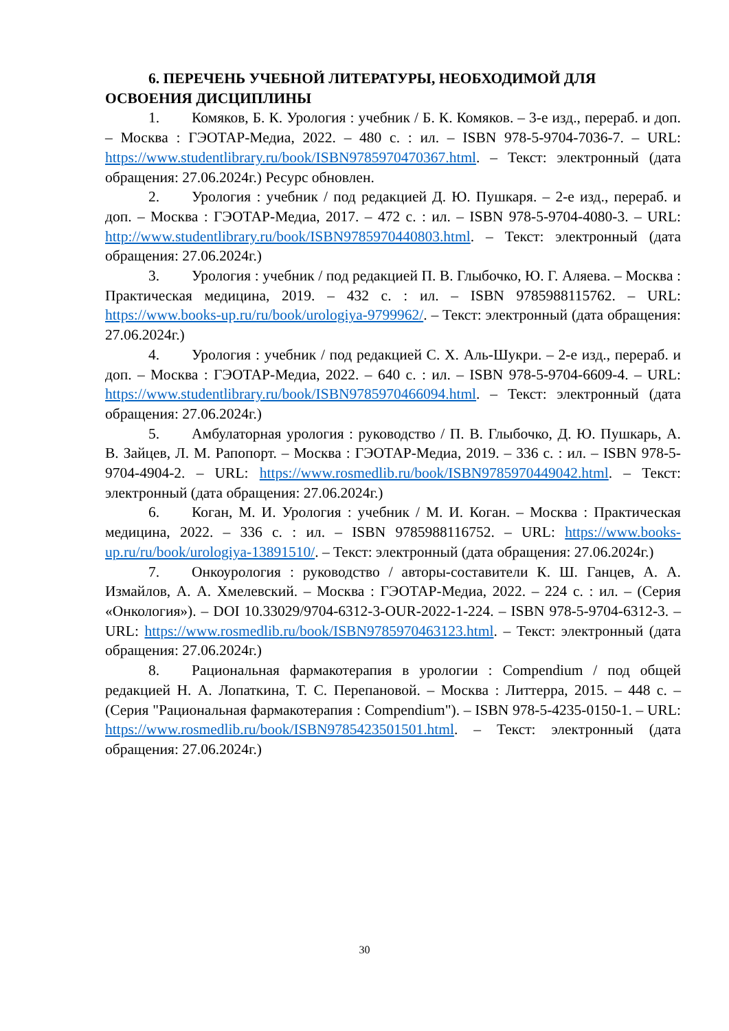6. ПЕРЕЧЕНЬ УЧЕБНОЙ ЛИТЕРАТУРЫ, НЕОБХОДИМОЙ ДЛЯ ОСВОЕНИЯ ДИСЦИПЛИНЫ
1. Комяков, Б. К. Урология : учебник / Б. К. Комяков. – 3-е изд., перераб. и доп. – Москва : ГЭОТАР-Медиа, 2022. – 480 с. : ил. – ISBN 978-5-9704-7036-7. – URL: https://www.studentlibrary.ru/book/ISBN9785970470367.html. – Текст: электронный (дата обращения: 27.06.2024г.) Ресурс обновлен.
2. Урология : учебник / под редакцией Д. Ю. Пушкаря. – 2-е изд., перераб. и доп. – Москва : ГЭОТАР-Медиа, 2017. – 472 с. : ил. – ISBN 978-5-9704-4080-3. – URL: http://www.studentlibrary.ru/book/ISBN9785970440803.html. – Текст: электронный (дата обращения: 27.06.2024г.)
3. Урология : учебник / под редакцией П. В. Глыбочко, Ю. Г. Аляева. – Москва : Практическая медицина, 2019. – 432 с. : ил. – ISBN 9785988115762. – URL: https://www.books-up.ru/ru/book/urologiya-9799962/. – Текст: электронный (дата обращения: 27.06.2024г.)
4. Урология : учебник / под редакцией С. Х. Аль-Шукри. – 2-е изд., перераб. и доп. – Москва : ГЭОТАР-Медиа, 2022. – 640 с. : ил. – ISBN 978-5-9704-6609-4. – URL: https://www.studentlibrary.ru/book/ISBN9785970466094.html. – Текст: электронный (дата обращения: 27.06.2024г.)
5. Амбулаторная урология : руководство / П. В. Глыбочко, Д. Ю. Пушкарь, А. В. Зайцев, Л. М. Рапопорт. – Москва : ГЭОТАР-Медиа, 2019. – 336 с. : ил. – ISBN 978-5-9704-4904-2. – URL: https://www.rosmedlib.ru/book/ISBN9785970449042.html. – Текст: электронный (дата обращения: 27.06.2024г.)
6. Коган, М. И. Урология : учебник / М. И. Коган. – Москва : Практическая медицина, 2022. – 336 с. : ил. – ISBN 9785988116752. – URL: https://www.books-up.ru/ru/book/urologiya-13891510/. – Текст: электронный (дата обращения: 27.06.2024г.)
7. Онкоурология : руководство / авторы-составители К. Ш. Ганцев, А. А. Измайлов, А. А. Хмелевский. – Москва : ГЭОТАР-Медиа, 2022. – 224 с. : ил. – (Серия «Онкология»). – DOI 10.33029/9704-6312-3-OUR-2022-1-224. – ISBN 978-5-9704-6312-3. – URL: https://www.rosmedlib.ru/book/ISBN9785970463123.html. – Текст: электронный (дата обращения: 27.06.2024г.)
8. Рациональная фармакотерапия в урологии : Compendium / под общей редакцией Н. А. Лопаткина, Т. С. Перепановой. – Москва : Литтерра, 2015. – 448 с. – (Серия "Рациональная фармакотерапия : Compendium"). – ISBN 978-5-4235-0150-1. – URL: https://www.rosmedlib.ru/book/ISBN9785423501501.html. – Текст: электронный (дата обращения: 27.06.2024г.)
30